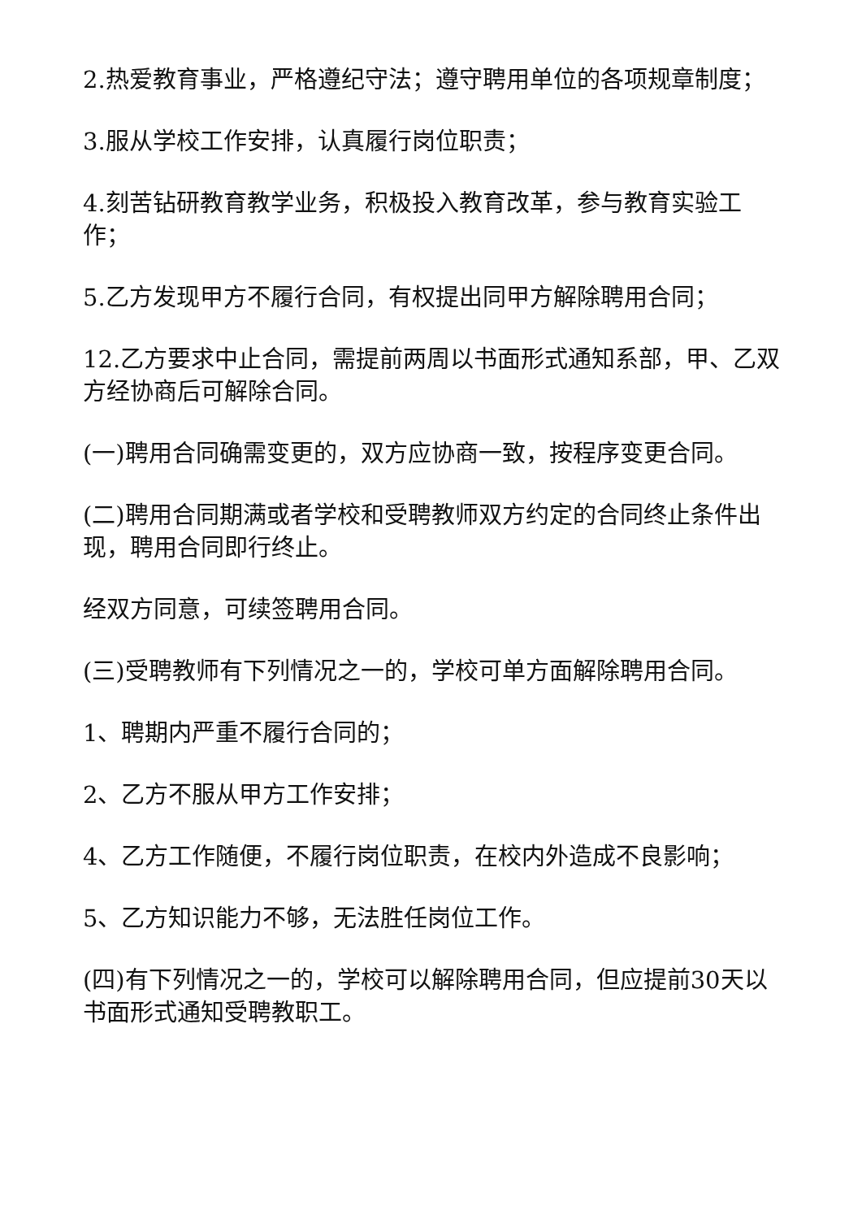2.热爱教育事业，严格遵纪守法；遵守聘用单位的各项规章制度；
3.服从学校工作安排，认真履行岗位职责；
4.刻苦钻研教育教学业务，积极投入教育改革，参与教育实验工作；
5.乙方发现甲方不履行合同，有权提出同甲方解除聘用合同；
12.乙方要求中止合同，需提前两周以书面形式通知系部，甲、乙双方经协商后可解除合同。
(一)聘用合同确需变更的，双方应协商一致，按程序变更合同。
(二)聘用合同期满或者学校和受聘教师双方约定的合同终止条件出现，聘用合同即行终止。
经双方同意，可续签聘用合同。
(三)受聘教师有下列情况之一的，学校可单方面解除聘用合同。
1、聘期内严重不履行合同的；
2、乙方不服从甲方工作安排；
4、乙方工作随便，不履行岗位职责，在校内外造成不良影响；
5、乙方知识能力不够，无法胜任岗位工作。
(四)有下列情况之一的，学校可以解除聘用合同，但应提前30天以书面形式通知受聘教职工。